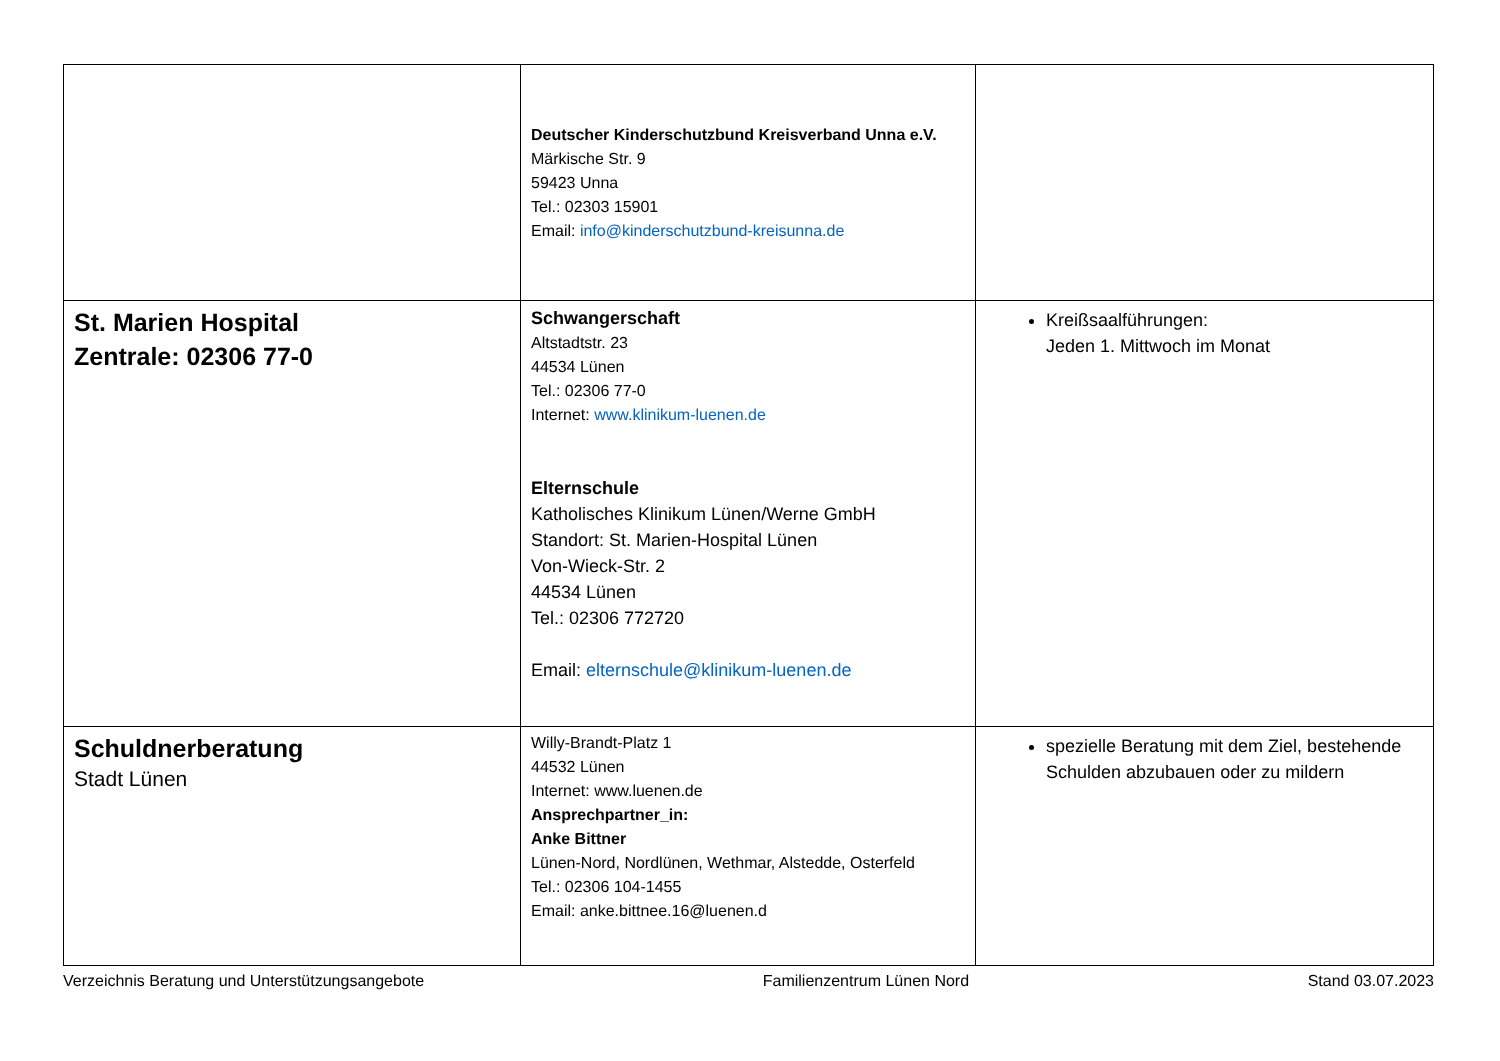| | Deutscher Kinderschutzbund Kreisverband Unna e.V. Märkische Str. 9 59423 Unna Tel.: 02303 15901 Email: info@kinderschutzbund-kreisunna.de | |
| St. Marien Hospital Zentrale: 02306 77-0 | Schwangerschaft Altstadtstr. 23 44534 Lünen Tel.: 02306 77-0 Internet: www.klinikum-luenen.de Elternschule Katholisches Klinikum Lünen/Werne GmbH Standort: St. Marien-Hospital Lünen Von-Wieck-Str. 2 44534 Lünen Tel.: 02306 772720 Email: elternschule@klinikum-luenen.de | Kreißsaalführungen: Jeden 1. Mittwoch im Monat |
| Schuldnerberatung Stadt Lünen | Willy-Brandt-Platz 1 44532 Lünen Internet: www.luenen.de Ansprechpartner_in: Anke Bittner Lünen-Nord, Nordlünen, Wethmar, Alstedde, Osterfeld Tel.: 02306 104-1455 Email: anke.bittnee.16@luenen.d | spezielle Beratung mit dem Ziel, bestehende Schulden abzubauen oder zu mildern |
Verzeichnis Beratung und Unterstützungsangebote Familienzentrum Lünen Nord Stand 03.07.2023